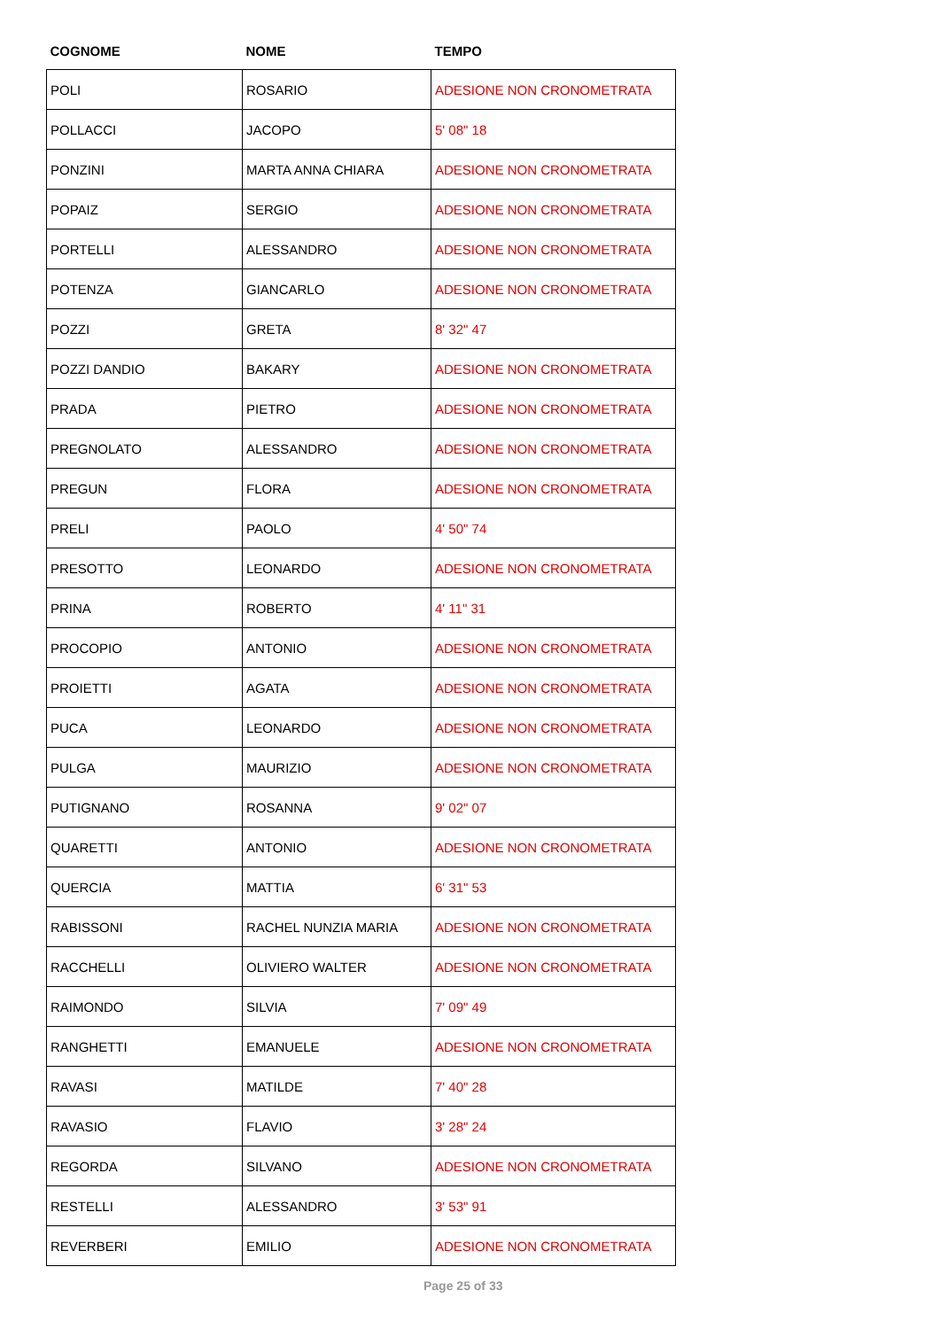| COGNOME | NOME | TEMPO |
| --- | --- | --- |
| POLI | ROSARIO | ADESIONE NON CRONOMETRATA |
| POLLACCI | JACOPO | 5' 08" 18 |
| PONZINI | MARTA ANNA CHIARA | ADESIONE NON CRONOMETRATA |
| POPAIZ | SERGIO | ADESIONE NON CRONOMETRATA |
| PORTELLI | ALESSANDRO | ADESIONE NON CRONOMETRATA |
| POTENZA | GIANCARLO | ADESIONE NON CRONOMETRATA |
| POZZI | GRETA | 8' 32" 47 |
| POZZI DANDIO | BAKARY | ADESIONE NON CRONOMETRATA |
| PRADA | PIETRO | ADESIONE NON CRONOMETRATA |
| PREGNOLATO | ALESSANDRO | ADESIONE NON CRONOMETRATA |
| PREGUN | FLORA | ADESIONE NON CRONOMETRATA |
| PRELI | PAOLO | 4' 50" 74 |
| PRESOTTO | LEONARDO | ADESIONE NON CRONOMETRATA |
| PRINA | ROBERTO | 4' 11" 31 |
| PROCOPIO | ANTONIO | ADESIONE NON CRONOMETRATA |
| PROIETTI | AGATA | ADESIONE NON CRONOMETRATA |
| PUCA | LEONARDO | ADESIONE NON CRONOMETRATA |
| PULGA | MAURIZIO | ADESIONE NON CRONOMETRATA |
| PUTIGNANO | ROSANNA | 9' 02" 07 |
| QUARETTI | ANTONIO | ADESIONE NON CRONOMETRATA |
| QUERCIA | MATTIA | 6' 31" 53 |
| RABISSONI | RACHEL NUNZIA MARIA | ADESIONE NON CRONOMETRATA |
| RACCHELLI | OLIVIERO WALTER | ADESIONE NON CRONOMETRATA |
| RAIMONDO | SILVIA | 7' 09" 49 |
| RANGHETTI | EMANUELE | ADESIONE NON CRONOMETRATA |
| RAVASI | MATILDE | 7' 40" 28 |
| RAVASIO | FLAVIO | 3' 28" 24 |
| REGORDA | SILVANO | ADESIONE NON CRONOMETRATA |
| RESTELLI | ALESSANDRO | 3' 53" 91 |
| REVERBERI | EMILIO | ADESIONE NON CRONOMETRATA |
Page 25 of 33